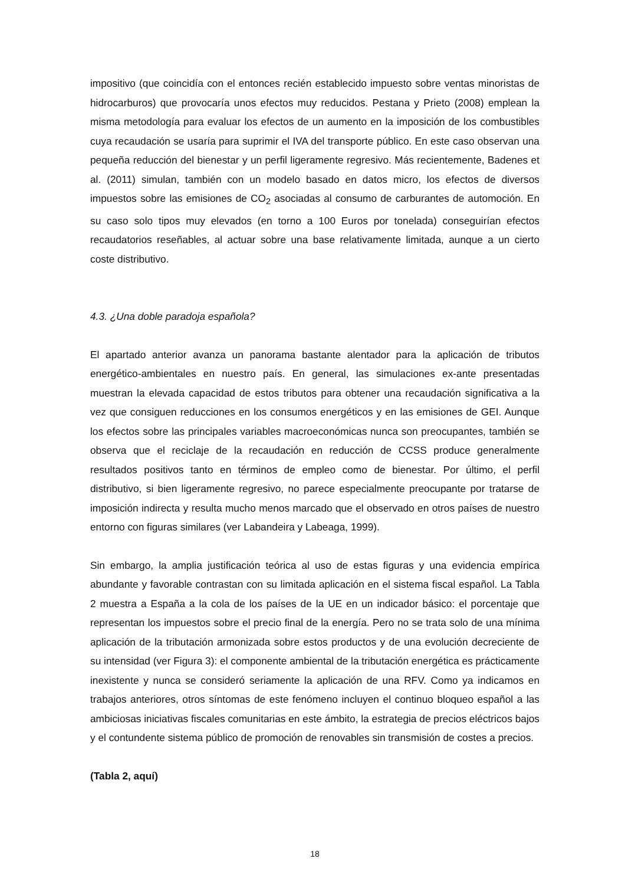impositivo (que coincidía con el entonces recién establecido impuesto sobre ventas minoristas de hidrocarburos) que provocaría unos efectos muy reducidos. Pestana y Prieto (2008) emplean la misma metodología para evaluar los efectos de un aumento en la imposición de los combustibles cuya recaudación se usaría para suprimir el IVA del transporte público. En este caso observan una pequeña reducción del bienestar y un perfil ligeramente regresivo. Más recientemente, Badenes et al. (2011) simulan, también con un modelo basado en datos micro, los efectos de diversos impuestos sobre las emisiones de CO<sub>2</sub> asociadas al consumo de carburantes de automoción. En su caso solo tipos muy elevados (en torno a 100 Euros por tonelada) conseguirían efectos recaudatorios reseñables, al actuar sobre una base relativamente limitada, aunque a un cierto coste distributivo.
4.3. ¿Una doble paradoja española?
El apartado anterior avanza un panorama bastante alentador para la aplicación de tributos energético-ambientales en nuestro país. En general, las simulaciones ex-ante presentadas muestran la elevada capacidad de estos tributos para obtener una recaudación significativa a la vez que consiguen reducciones en los consumos energéticos y en las emisiones de GEI. Aunque los efectos sobre las principales variables macroeconómicas nunca son preocupantes, también se observa que el reciclaje de la recaudación en reducción de CCSS produce generalmente resultados positivos tanto en términos de empleo como de bienestar. Por último, el perfil distributivo, si bien ligeramente regresivo, no parece especialmente preocupante por tratarse de imposición indirecta y resulta mucho menos marcado que el observado en otros países de nuestro entorno con figuras similares (ver Labandeira y Labeaga, 1999).
Sin embargo, la amplia justificación teórica al uso de estas figuras y una evidencia empírica abundante y favorable contrastan con su limitada aplicación en el sistema fiscal español. La Tabla 2 muestra a España a la cola de los países de la UE en un indicador básico: el porcentaje que representan los impuestos sobre el precio final de la energía. Pero no se trata solo de una mínima aplicación de la tributación armonizada sobre estos productos y de una evolución decreciente de su intensidad (ver Figura 3): el componente ambiental de la tributación energética es prácticamente inexistente y nunca se consideró seriamente la aplicación de una RFV. Como ya indicamos en trabajos anteriores, otros síntomas de este fenómeno incluyen el continuo bloqueo español a las ambiciosas iniciativas fiscales comunitarias en este ámbito, la estrategia de precios eléctricos bajos y el contundente sistema público de promoción de renovables sin transmisión de costes a precios.
(Tabla 2, aquí)
18